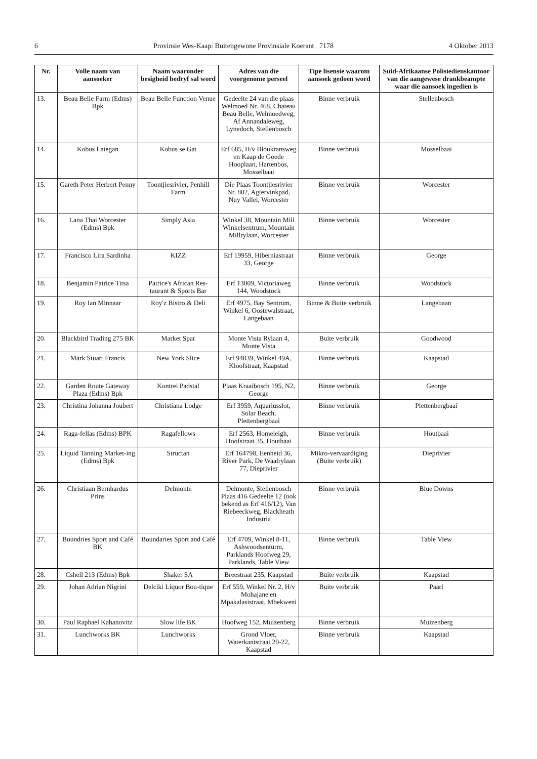6 Provinsie Wes-Kaap: Buitengewone Provinsiale Koerant 7178 4 Oktober 2013
| Nr. | Volle naam van aansoeker | Naam waaronder besigheid bedryf sal word | Adres van die voorgenome perseel | Tipe lisensie waarom aansoek gedoen word | Suid-Afrikaanse Polisiedienskantoor van die aangewese drankbeampte waar die aansoek ingedien is |
| --- | --- | --- | --- | --- | --- |
| 13. | Beau Belle Farm (Edms) Bpk | Beau Belle Function Venue | Gedeelte 24 van die plaas Welmoed Nr. 468, Chateau Beau Belle, Welmoedweg, Af Annandaleweg, Lynedoch, Stellenbosch | Binne verbruik | Stellenbosch |
| 14. | Kobus Lategan | Kobus se Gat | Erf 685, H/v Bloukransweg en Kaap de Goede Hooplaan, Hartenbos, Mosselbaai | Binne verbruik | Mosselbaai |
| 15. | Gareth Peter Herbert Penny | Toontjiesrivier, Penhill Farm | Die Plaas Toontjiesrivier Nr. 802, Agtervinkpad, Nuy Vallei, Worcester | Binne verbruik | Worcester |
| 16. | Lana Thai Worcester (Edms) Bpk | Simply Asia | Winkel 38, Mountain Mill Winkelsentrum, Mountain Millrylaan, Worcester | Binne verbruik | Worcester |
| 17. | Francisco Lira Sardinha | KIZZ | Erf 19959, Hiberniastraat 33, George | Binne verbruik | George |
| 18. | Benjamin Patrice Titsa | Patrice's African Res-taurant & Sports Bar | Erf 13009, Victoriaweg 144, Woodstock | Binne verbruik | Woodstock |
| 19. | Roy Ian Minnaar | Roy'z Bistro & Deli | Erf 4975, Bay Sentrum, Winkel 6, Oostewalstraat, Langebaan | Binne & Buite verbruik | Langebaan |
| 20. | Blackbird Trading 275 BK | Market Spar | Monte Vista Rylaan 4, Monte Vista | Buite verbruik | Goodwood |
| 21. | Mark Stuart Francis | New York Slice | Erf 94839, Winkel 49A, Kloofstraat, Kaapstad | Binne verbruik | Kaapstad |
| 22. | Garden Route Gateway Plaza (Edms) Bpk | Kontrei Padstal | Plaas Kraaibosch 195, N2, George | Binne verbruik | George |
| 23. | Christina Johanna Joubert | Christiana Lodge | Erf 3959, Aquariusslot, Solar Beach, Plettenbergbaai | Binne verbruik | Plettenbergbaai |
| 24. | Raga-fellas (Edms) BPK | Ragafellows | Erf 2563, Homeleigh, Hoofstraat 35, Houtbaai | Binne verbruik | Houtbaai |
| 25. | Liquid Tanning Market-ing (Edms) Bpk | Structan | Erf 164798, Eenheid 36, River Park, De Waalrylaan 77, Dieprivier | Mikro-vervaardiging (Buite verbruik) | Dieprivier |
| 26. | Christiaan Bernhardus Prins | Delmonte | Delmonte, Stellenbosch Plaas 416 Gedeelte 12 (ook bekend as Erf 416/12), Van Riebeeckweg, Blackheath Industria | Binne verbruik | Blue Downs |
| 27. | Boundries Sport and Café BK | Boundaries Sport and Café | Erf 4709, Winkel 8-11, Ashwoodsenturm, Parklands Hoofweg 29, Parklands, Table View | Binne verbruik | Table View |
| 28. | Cshell 213 (Edms) Bpk | Shaker SA | Breestraat 235, Kaapstad | Buite verbruik | Kaapstad |
| 29. | Johan Adrian Nigrini | Delciki Liquor Bou-tique | Erf 559, Winkel Nr. 2, H/v Mohajane en Mpakalasistraat, Mbekweni | Buite verbruik | Paarl |
| 30. | Paul Raphael Kahanovitz | Slow life BK | Hoofweg 152, Muizenberg | Binne verbruik | Muizenberg |
| 31. | Lunchworks BK | Lunchworks | Grond Vloer, Waterkantstraat 20-22, Kaapstad | Binne verbruik | Kaapstad |